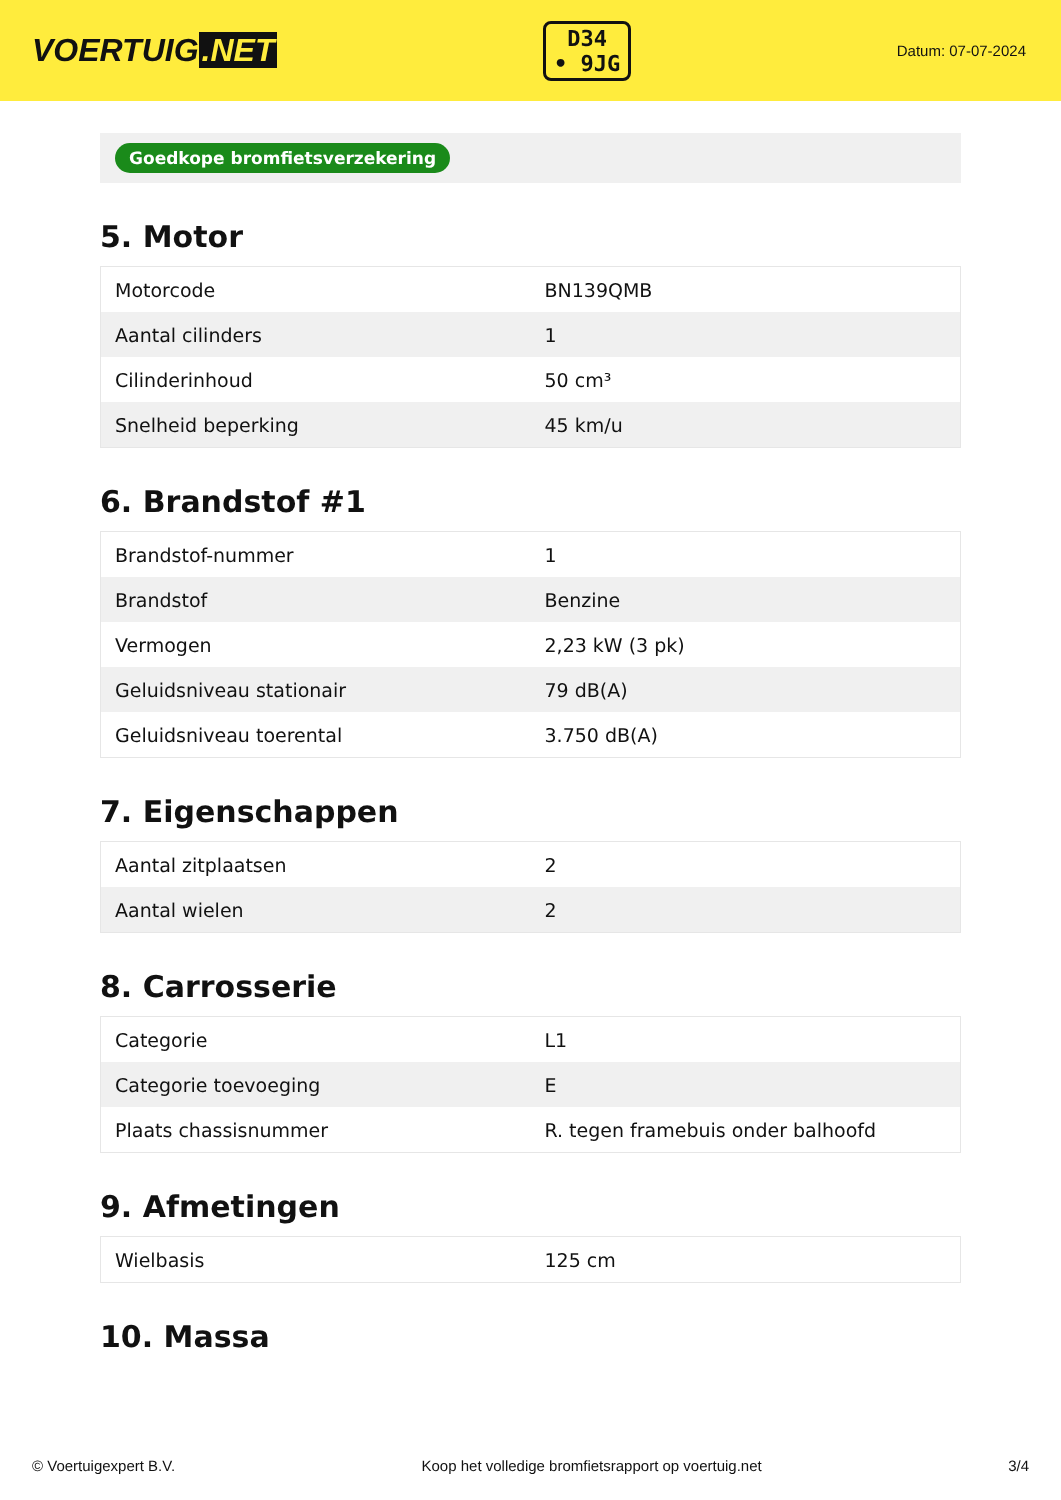VOERTUIG.NET
D34
• 9JG
Datum: 07-07-2024
Goedkope bromfietsverzekering
5. Motor
| Motorcode | BN139QMB |
| Aantal cilinders | 1 |
| Cilinderinhoud | 50 cm³ |
| Snelheid beperking | 45 km/u |
6. Brandstof #1
| Brandstof-nummer | 1 |
| Brandstof | Benzine |
| Vermogen | 2,23 kW (3 pk) |
| Geluidsniveau stationair | 79 dB(A) |
| Geluidsniveau toerental | 3.750 dB(A) |
7. Eigenschappen
| Aantal zitplaatsen | 2 |
| Aantal wielen | 2 |
8. Carrosserie
| Categorie | L1 |
| Categorie toevoeging | E |
| Plaats chassisnummer | R. tegen framebuis onder balhoofd |
9. Afmetingen
| Wielbasis | 125 cm |
10. Massa
© Voertuigexpert B.V. Koop het volledige bromfietsrapport op voertuig.net 3/4